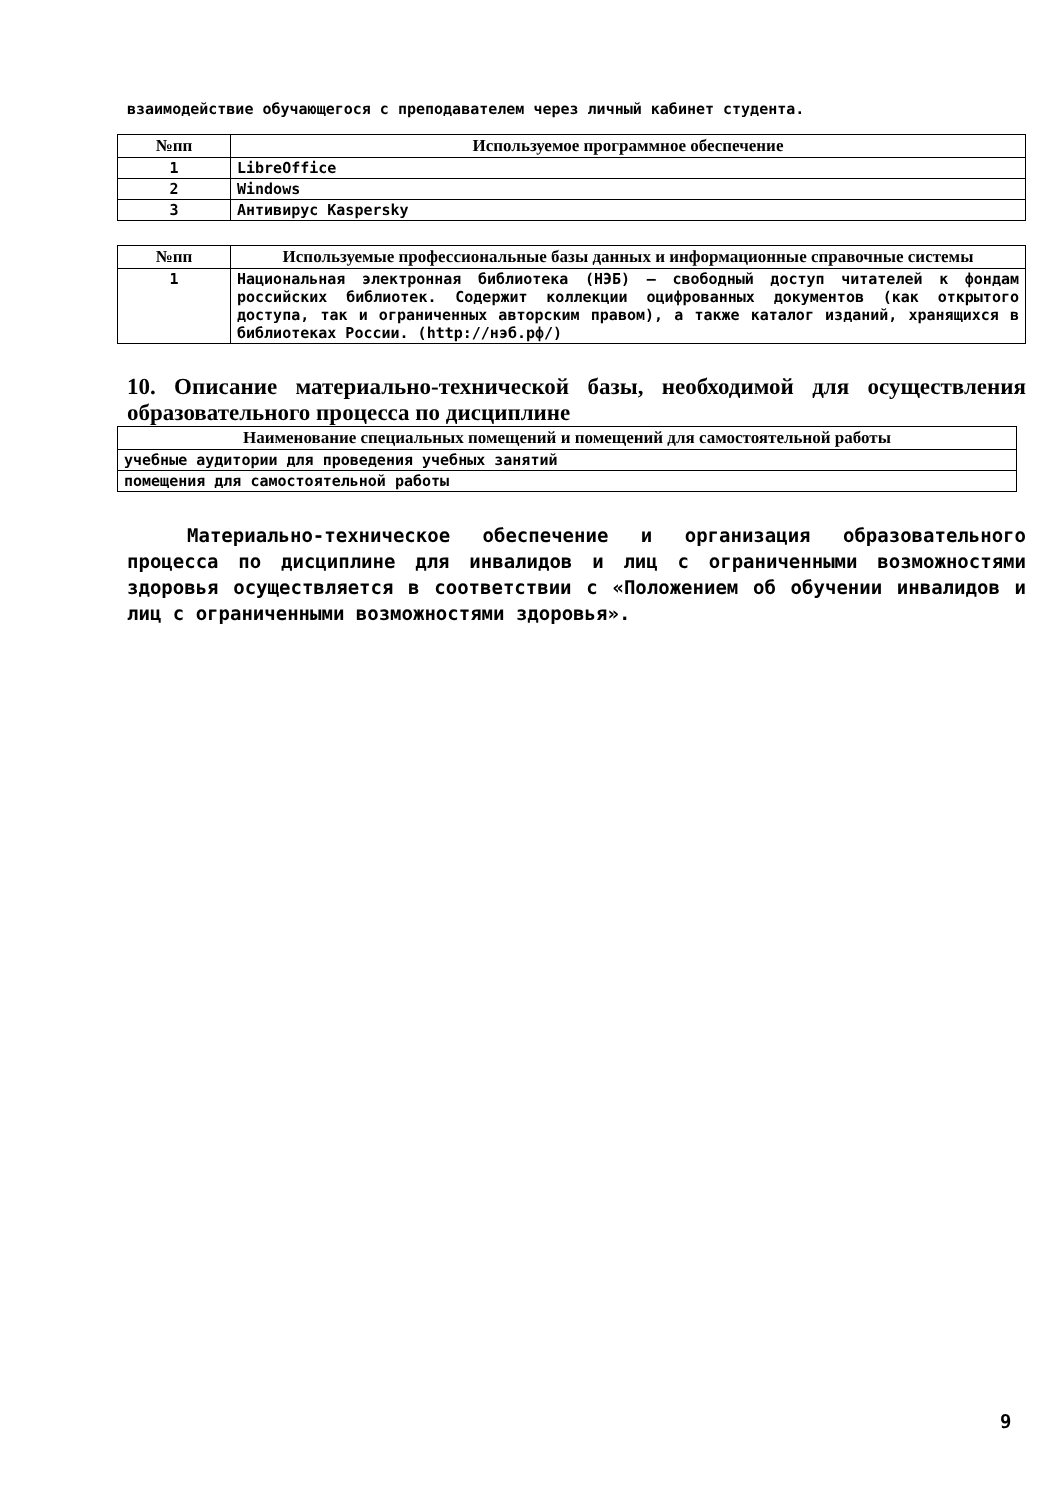взаимодействие обучающегося с преподавателем через личный кабинет студента.
| №пп | Используемое программное обеспечение |
| --- | --- |
| 1 | LibreOffice |
| 2 | Windows |
| 3 | Антивирус Kaspersky |
| №пп | Используемые профессиональные базы данных и информационные справочные системы |
| --- | --- |
| 1 | Национальная электронная библиотека (НЭБ) – свободный доступ читателей к фондам российских библиотек. Содержит коллекции оцифрованных документов (как открытого доступа, так и ограниченных авторским правом), а также каталог изданий, хранящихся в библиотеках России. (http://нэб.рф/) |
10. Описание материально-технической базы, необходимой для осуществления образовательного процесса по дисциплине
| Наименование специальных помещений и помещений для самостоятельной работы |
| --- |
| учебные аудитории для проведения учебных занятий |
| помещения для самостоятельной работы |
Материально-техническое обеспечение и организация образовательного процесса по дисциплине для инвалидов и лиц с ограниченными возможностями здоровья осуществляется в соответствии с «Положением об обучении инвалидов и лиц с ограниченными возможностями здоровья».
9